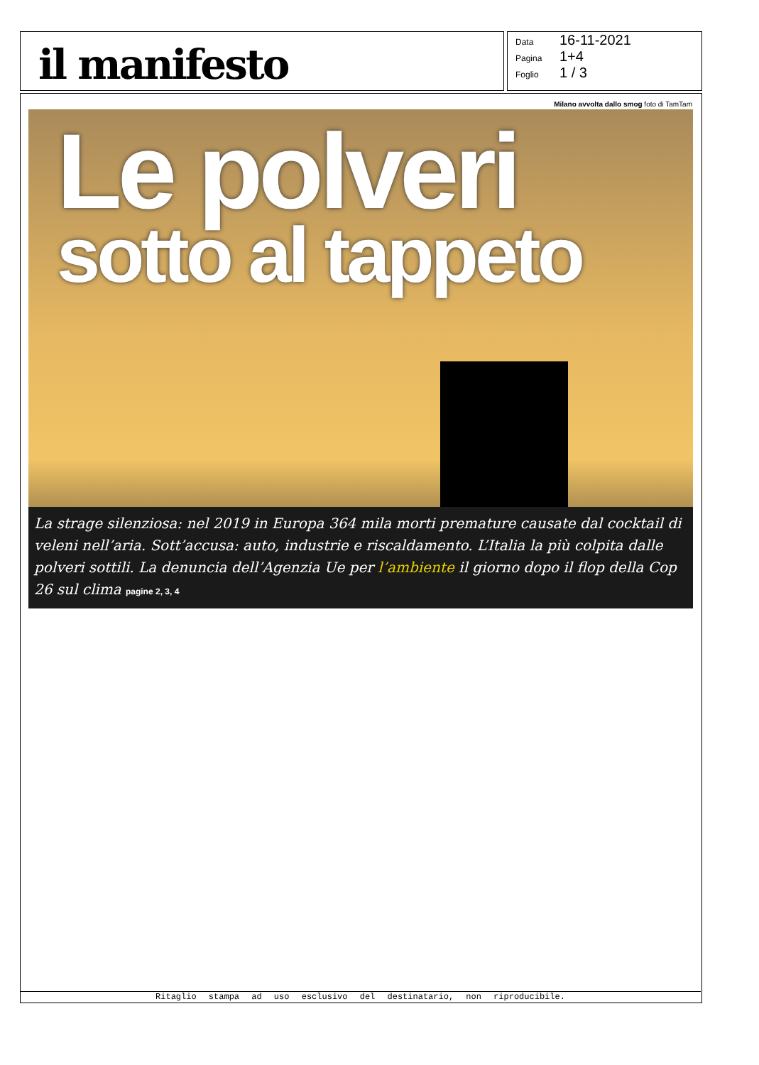il manifesto
Data 16-11-2021
Pagina 1+4
Foglio 1 / 3
Milano avvolta dallo smog foto di TamTam
Le polveri
sotto al tappeto
La strage silenziosa: nel 2019 in Europa 364 mila morti premature causate dal cocktail di veleni nell’aria. Sott’accusa: auto, industrie e riscaldamento. L’Italia la più colpita dalle polveri sottili. La denuncia dell’Agenzia Ue per l’ambiente il giorno dopo il flop della Cop 26 sul clima pagine 2, 3, 4
Ritaglio stampa ad uso esclusivo del destinatario, non riproducibile.